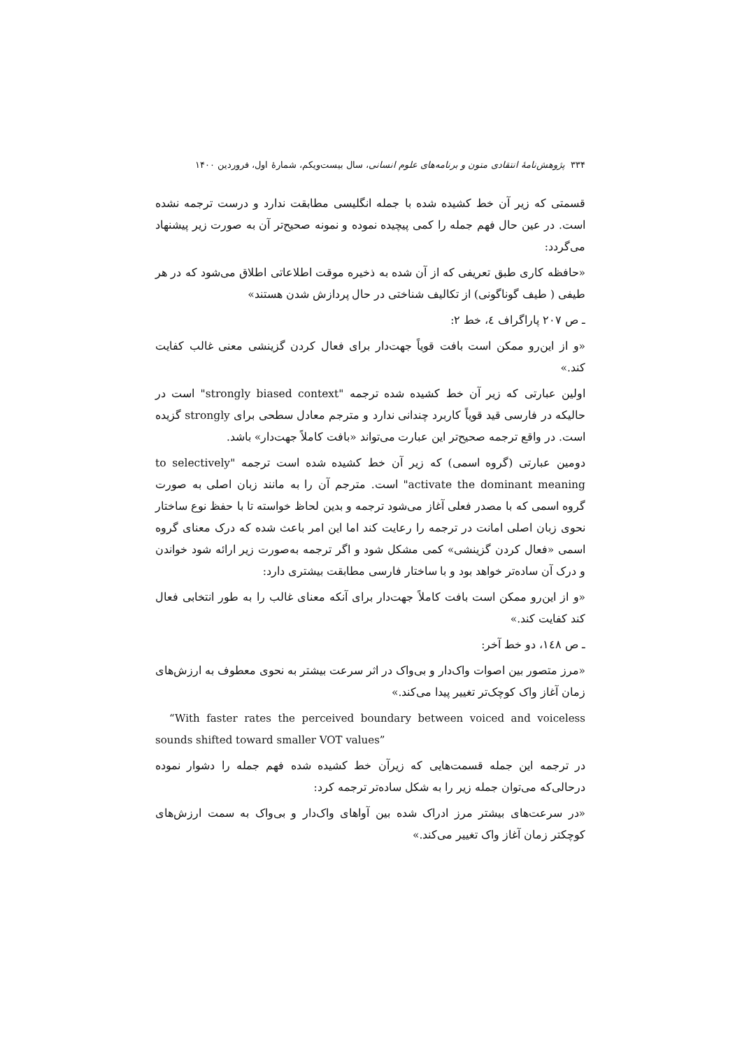۳۳۴ پژوهش‌نامهٔ انتقادی متون و برنامه‌های علوم انسانی، سال بیست‌ویکم، شمارهٔ اول، فروردین ۱۴۰۰
قسمتی که زیر آن خط کشیده شده با جمله انگلیسی مطابقت ندارد و درست ترجمه نشده است. در عین حال فهم جمله را کمی پیچیده نموده و نمونه صحیح‌تر آن به صورت زیر پیشنهاد می‌گردد:
«حافظه کاری طبق تعریفی که از آن شده به ذخیره موقت اطلاعاتی اطلاق می‌شود که در هر طیفی ( طیف گوناگونی) از تکالیف شناختی در حال پردازش شدن هستند»
ـ ص ۲۰۷ پاراگراف ٤، خط ۲:
«و از این‌رو ممکن است بافت قویاً جهت‌دار برای فعال کردن گزینشی معنی غالب کفایت کند.»
اولین عبارتی که زیر آن خط کشیده شده ترجمه "strongly biased context" است در حالیکه در فارسی قید قویاً کاربرد چندانی ندارد و مترجم معادل سطحی برای strongly گزیده است. در واقع ترجمه صحیح‌تر این عبارت می‌تواند «بافت کاملاً جهت‌دار» باشد.
دومین عبارتی (گروه اسمی) که زیر آن خط کشیده شده است ترجمه "to selectively activate the dominant meaning" است. مترجم آن را به مانند زبان اصلی به صورت گروه اسمی که با مصدر فعلی آغاز می‌شود ترجمه و بدین لحاظ خواسته تا با حفظ نوع ساختار نحوی زبان اصلی امانت در ترجمه را رعایت کند اما این امر باعث شده که درک معنای گروه اسمی «فعال کردن گزینشی» کمی مشکل شود و اگر ترجمه به‌صورت زیر ارائه شود خواندن و درک آن ساده‌تر خواهد بود و با ساختار فارسی مطابقت بیشتری دارد:
«و از این‌رو ممکن است بافت کاملاً جهت‌دار برای آنکه معنای غالب را به طور انتخابی فعال کند کفایت کند.»
ـ ص ١٤٨، دو خط آخر:
«مرز متصور بین اصوات واک‌دار و بی‌واک در اثر سرعت بیشتر به نحوی معطوف به ارزش‌های زمان آغاز واک کوچک‌تر تغییر پیدا می‌کند.»
“With faster rates the perceived boundary between voiced and voiceless sounds shifted toward smaller VOT values”
در ترجمه این جمله قسمت‌هایی که زیرآن خط کشیده شده فهم جمله را دشوار نموده درحالی‌که می‌توان جمله زیر را به شکل ساده‌تر ترجمه کرد:
«در سرعت‌های بیشتر مرز ادراک شده بین آواهای واک‌دار و بی‌واک به سمت ارزش‌های کوچکتر زمان آغاز واک تغییر می‌کند.»